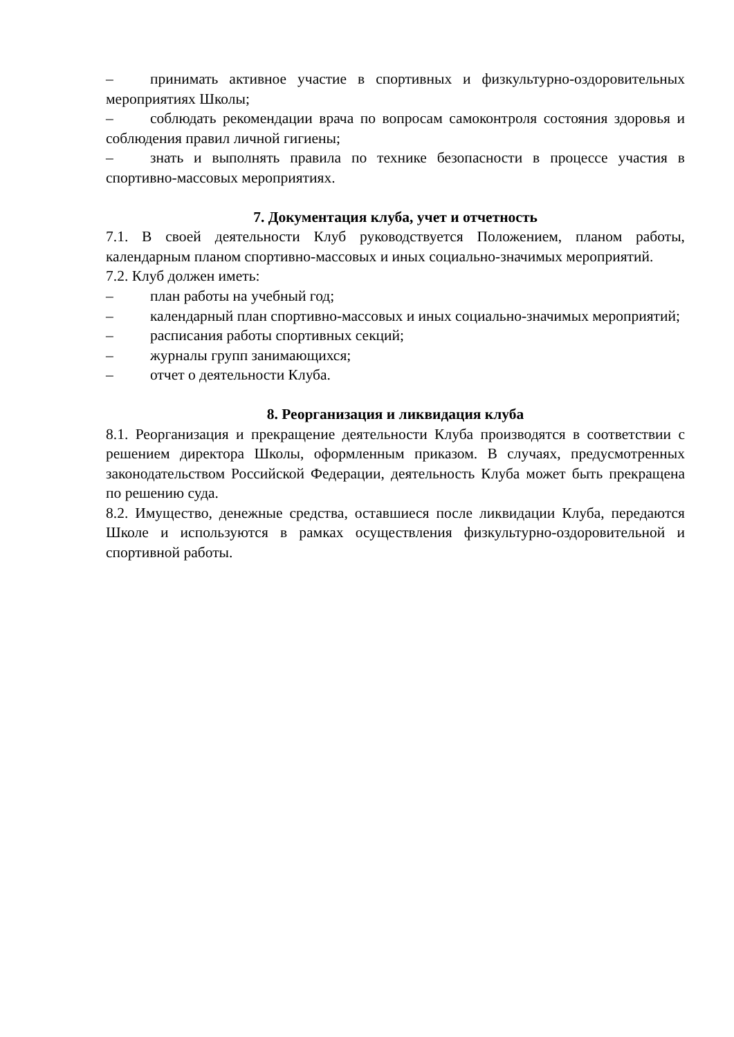– принимать активное участие в спортивных и физкультурно-оздоровительных мероприятиях Школы;
– соблюдать рекомендации врача по вопросам самоконтроля состояния здоровья и соблюдения правил личной гигиены;
– знать и выполнять правила по технике безопасности в процессе участия в спортивно-массовых мероприятиях.
7. Документация клуба, учет и отчетность
7.1. В своей деятельности Клуб руководствуется Положением, планом работы, календарным планом спортивно-массовых и иных социально-значимых мероприятий.
7.2. Клуб должен иметь:
– план работы на учебный год;
– календарный план спортивно-массовых и иных социально-значимых мероприятий;
– расписания работы спортивных секций;
– журналы групп занимающихся;
– отчет о деятельности Клуба.
8. Реорганизация и ликвидация клуба
8.1. Реорганизация и прекращение деятельности Клуба производятся в соответствии с решением директора Школы, оформленным приказом. В случаях, предусмотренных законодательством Российской Федерации, деятельность Клуба может быть прекращена по решению суда.
8.2. Имущество, денежные средства, оставшиеся после ликвидации Клуба, передаются Школе и используются в рамках осуществления физкультурно-оздоровительной и спортивной работы.